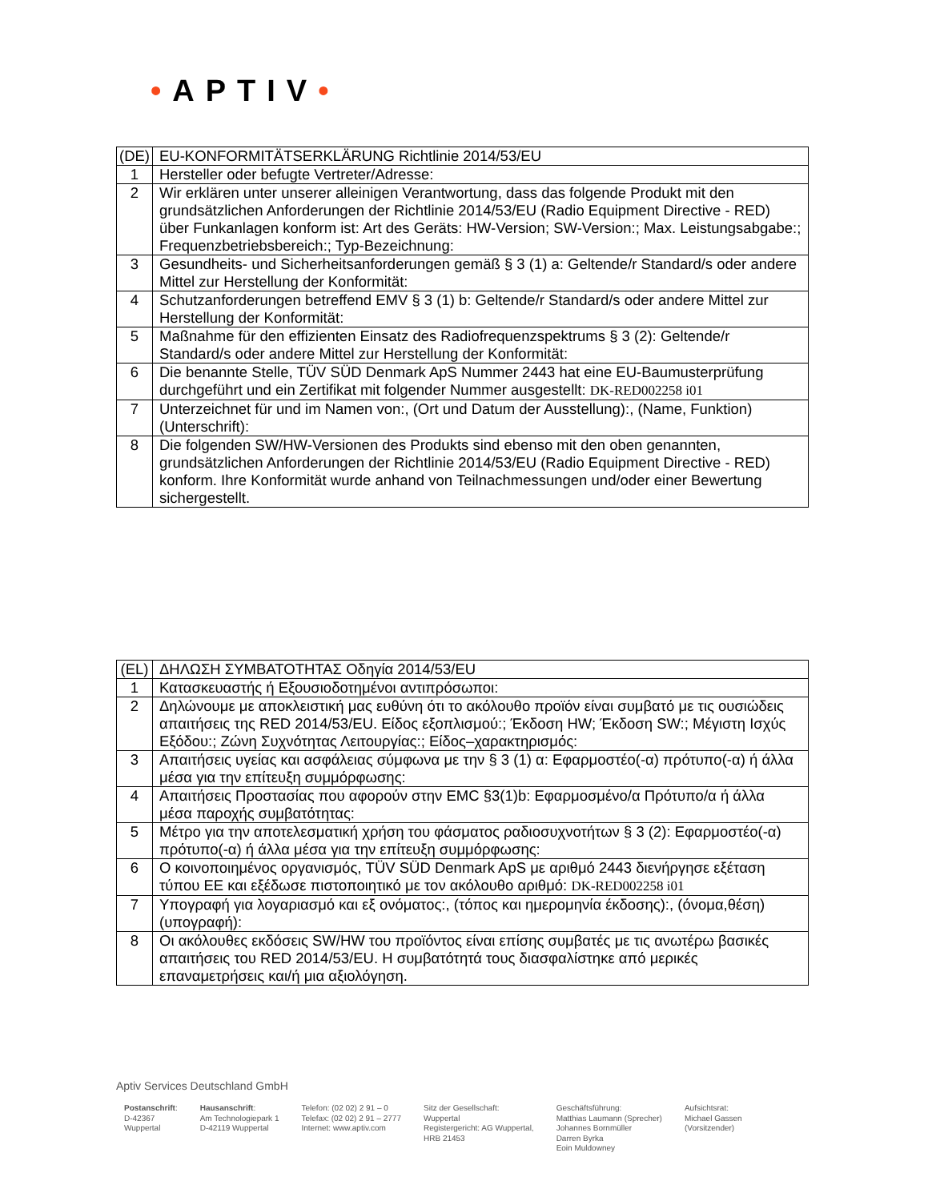•APTIV•
| (DE) | EU-KONFORMITÄTSERKLÄRUNG Richtlinie 2014/53/EU |
| 1 | Hersteller oder befugte Vertreter/Adresse: |
| 2 | Wir erklären unter unserer alleinigen Verantwortung, dass das folgende Produkt mit den grundsätzlichen Anforderungen der Richtlinie 2014/53/EU (Radio Equipment Directive - RED) über Funkanlagen konform ist: Art des Geräts: HW-Version; SW-Version:; Max. Leistungsabgabe:; Frequenzbetriebsbereich:; Typ-Bezeichnung: |
| 3 | Gesundheits- und Sicherheitsanforderungen gemäß § 3 (1) a: Geltende/r Standard/s oder andere Mittel zur Herstellung der Konformität: |
| 4 | Schutzanforderungen betreffend EMV § 3 (1) b: Geltende/r Standard/s oder andere Mittel zur Herstellung der Konformität: |
| 5 | Maßnahme für den effizienten Einsatz des Radiofrequenzspektrums § 3 (2): Geltende/r Standard/s oder andere Mittel zur Herstellung der Konformität: |
| 6 | Die benannte Stelle, TÜV SÜD Denmark ApS Nummer 2443 hat eine EU-Baumusterprüfung durchgeführt und ein Zertifikat mit folgender Nummer ausgestellt: DK-RED002258 i01 |
| 7 | Unterzeichnet für und im Namen von:, (Ort und Datum der Ausstellung):, (Name, Funktion) (Unterschrift): |
| 8 | Die folgenden SW/HW-Versionen des Produkts sind ebenso mit den oben genannten, grundsätzlichen Anforderungen der Richtlinie 2014/53/EU (Radio Equipment Directive - RED) konform. Ihre Konformität wurde anhand von Teilnachmessungen und/oder einer Bewertung sichergestellt. |
| (EL) | ΔΗΛΩΣΗ ΣΥΜΒΑΤΟΤΗΤΑΣ Οδηγία 2014/53/EU |
| 1 | Κατασκευαστής ή Εξουσιοδοτημένοι αντιπρόσωποι: |
| 2 | Δηλώνουμε με αποκλειστική μας ευθύνη ότι το ακόλουθο προϊόν είναι συμβατό με τις ουσιώδεις απαιτήσεις της RED 2014/53/EU. Είδος εξοπλισμού:; Έκδοση HW; Έκδοση SW:; Μέγιστη Ισχύς Εξόδου:; Ζώνη Συχνότητας Λειτουργίας:; Είδος–χαρακτηρισμός: |
| 3 | Απαιτήσεις υγείας και ασφάλειας σύμφωνα με την § 3 (1) α: Εφαρμοστέο(-α) πρότυπο(-α) ή άλλα μέσα για την επίτευξη συμμόρφωσης: |
| 4 | Απαιτήσεις Προστασίας που αφορούν στην EMC §3(1)b: Εφαρμοσμένο/α Πρότυπο/α ή άλλα μέσα παροχής συμβατότητας: |
| 5 | Μέτρο για την αποτελεσματική χρήση του φάσματος ραδιοσυχνοτήτων § 3 (2): Εφαρμοστέο(-α) πρότυπο(-α) ή άλλα μέσα για την επίτευξη συμμόρφωσης: |
| 6 | Ο κοινοποιημένος οργανισμός, TÜV SÜD Denmark ApS με αριθμό 2443 διενήργησε εξέταση τύπου ΕΕ και εξέδωσε πιστοποιητικό με τον ακόλουθο αριθμό: DK-RED002258 i01 |
| 7 | Υπογραφή για λογαριασμό και εξ ονόματος:, (τόπος και ημερομηνία έκδοσης):, (όνομα,θέση) (υπογραφή): |
| 8 | Οι ακόλουθες εκδόσεις SW/HW του προϊόντος είναι επίσης συμβατές με τις ανωτέρω βασικές απαιτήσεις του RED 2014/53/EU. Η συμβατότητά τους διασφαλίστηκε από μερικές επαναμετρήσεις και/ή μια αξιολόγηση. |
Aptiv Services Deutschland GmbH
Postanschrift:
D-42367
Wuppertal
Hausanschrift:
Am Technologiepark 1
D-42119 Wuppertal
Telefon: (02 02) 2 91 – 0
Telefax: (02 02) 2 91 – 2777
Internet: www.aptiv.com
Sitz der Gesellschaft:
Wuppertal
Registergericht: AG Wuppertal,
HRB 21453
Geschäftsführung:
Matthias Laumann (Sprecher)
Johannes Bornmüller
Darren Byrka
Eoin Muldowney
Aufsichtsrat:
Michael Gassen
(Vorsitzender)